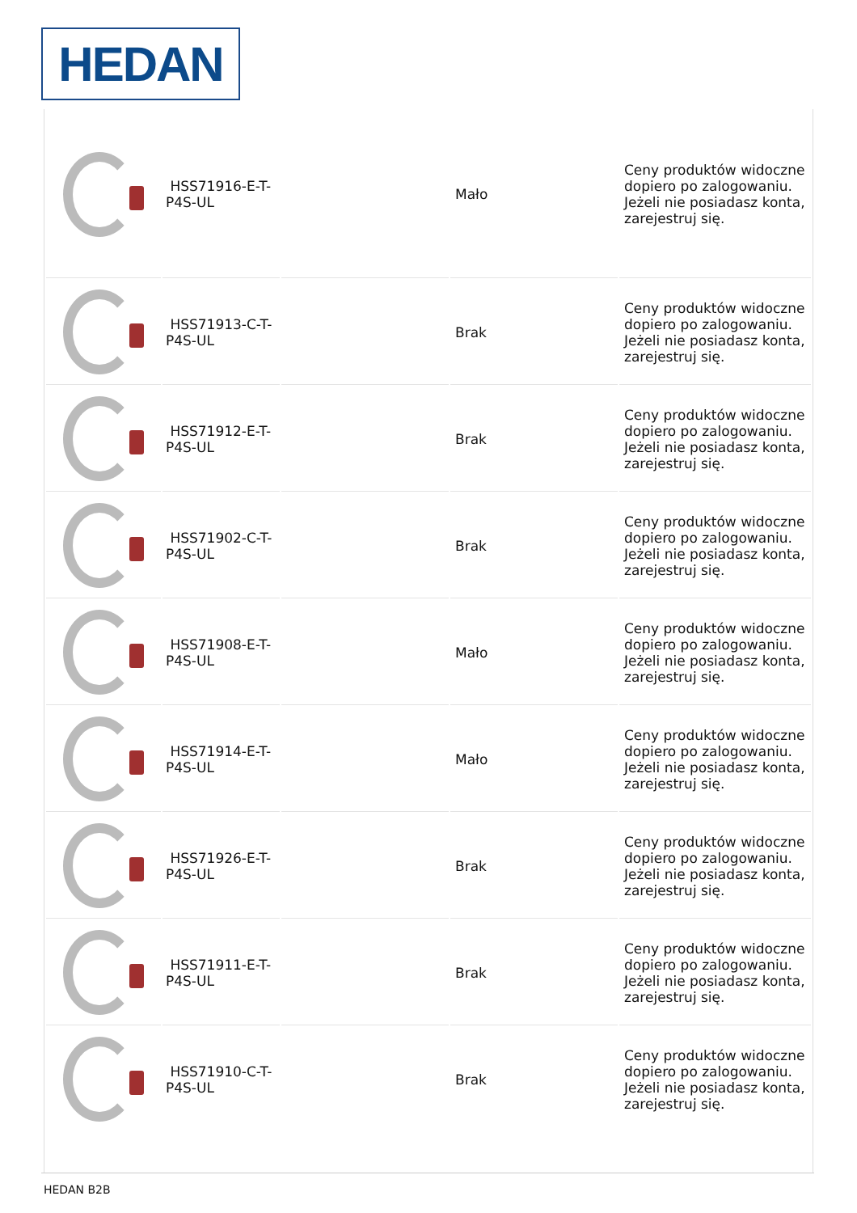HEDAN
| | HSS71916-E-T-P4S-UL | | Mało | Ceny produktów widoczne dopiero po zalogowaniu. Jeżeli nie posiadasz konta, zarejestruj się. |
| | HSS71913-C-T-P4S-UL | | Brak | Ceny produktów widoczne dopiero po zalogowaniu. Jeżeli nie posiadasz konta, zarejestruj się. |
| | HSS71912-E-T-P4S-UL | | Brak | Ceny produktów widoczne dopiero po zalogowaniu. Jeżeli nie posiadasz konta, zarejestruj się. |
| | HSS71902-C-T-P4S-UL | | Brak | Ceny produktów widoczne dopiero po zalogowaniu. Jeżeli nie posiadasz konta, zarejestruj się. |
| | HSS71908-E-T-P4S-UL | | Mało | Ceny produktów widoczne dopiero po zalogowaniu. Jeżeli nie posiadasz konta, zarejestruj się. |
| | HSS71914-E-T-P4S-UL | | Mało | Ceny produktów widoczne dopiero po zalogowaniu. Jeżeli nie posiadasz konta, zarejestruj się. |
| | HSS71926-E-T-P4S-UL | | Brak | Ceny produktów widoczne dopiero po zalogowaniu. Jeżeli nie posiadasz konta, zarejestruj się. |
| | HSS71911-E-T-P4S-UL | | Brak | Ceny produktów widoczne dopiero po zalogowaniu. Jeżeli nie posiadasz konta, zarejestruj się. |
| | HSS71910-C-T-P4S-UL | | Brak | Ceny produktów widoczne dopiero po zalogowaniu. Jeżeli nie posiadasz konta, zarejestruj się. |
HEDAN B2B